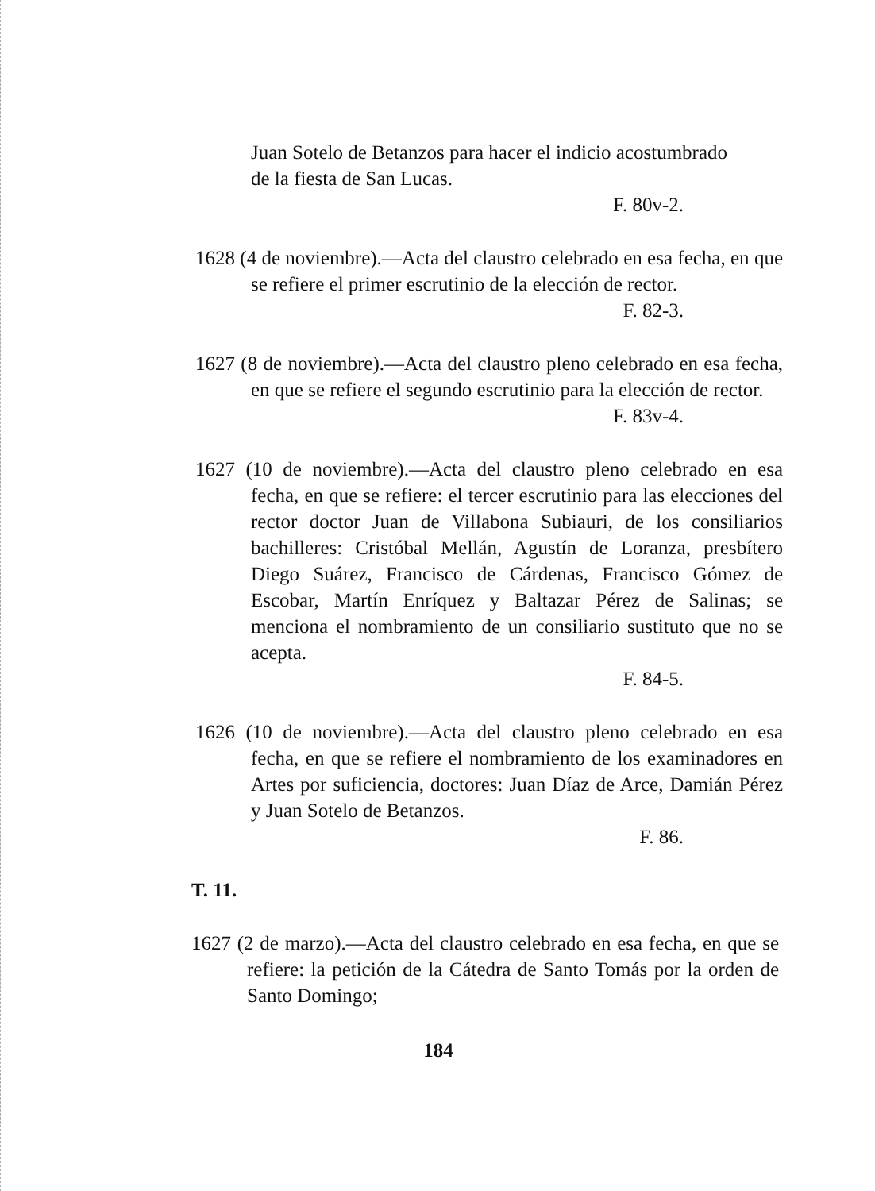Juan Sotelo de Betanzos para hacer el indicio acostumbrado de la fiesta de San Lucas.
F. 80v-2.
1628 (4 de noviembre).—Acta del claustro celebrado en esa fecha, en que se refiere el primer escrutinio de la elección de rector.
F. 82-3.
1627 (8 de noviembre).—Acta del claustro pleno celebrado en esa fecha, en que se refiere el segundo escrutinio para la elección de rector.
F. 83v-4.
1627 (10 de noviembre).—Acta del claustro pleno celebrado en esa fecha, en que se refiere: el tercer escrutinio para las elecciones del rector doctor Juan de Villabona Subiauri, de los consiliarios bachilleres: Cristóbal Mellán, Agustín de Loranza, presbítero Diego Suárez, Francisco de Cárdenas, Francisco Gómez de Escobar, Martín Enríquez y Baltazar Pérez de Salinas; se menciona el nombramiento de un consiliario sustituto que no se acepta.
F. 84-5.
1626 (10 de noviembre).—Acta del claustro pleno celebrado en esa fecha, en que se refiere el nombramiento de los examinadores en Artes por suficiencia, doctores: Juan Díaz de Arce, Damián Pérez y Juan Sotelo de Betanzos.
F. 86.
T. 11.
1627 (2 de marzo).—Acta del claustro celebrado en esa fecha, en que se refiere: la petición de la Cátedra de Santo Tomás por la orden de Santo Domingo;
184